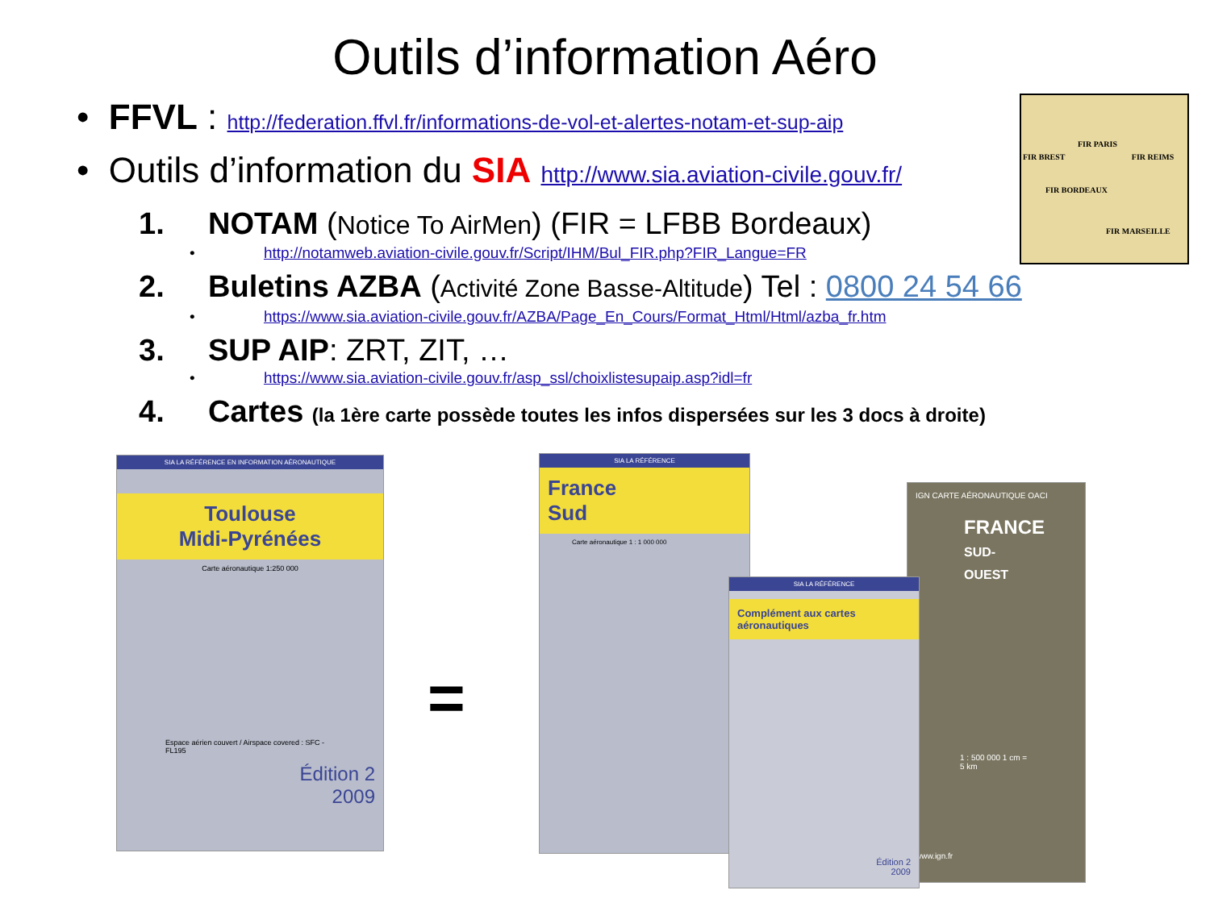Outils d’information Aéro
• FFVL : http://federation.ffvl.fr/informations-de-vol-et-alertes-notam-et-sup-aip
• Outils d’information du SIA http://www.sia.aviation-civile.gouv.fr/
1. NOTAM (Notice To AirMen) (FIR = LFBB Bordeaux)
• http://notamweb.aviation-civile.gouv.fr/Script/IHM/Bul_FIR.php?FIR_Langue=FR
2. Buletins AZBA (Activité Zone Basse-Altitude) Tel : 0800 24 54 66
• https://www.sia.aviation-civile.gouv.fr/AZBA/Page_En_Cours/Format_Html/Html/azba_fr.htm
3. SUP AIP: ZRT, ZIT, …
• https://www.sia.aviation-civile.gouv.fr/asp_ssl/choixlistesupaip.asp?idl=fr
4. Cartes (la 1ère carte possède toutes les infos dispersées sur les 3 docs à droite)
FIR PARIS
FIR BREST FIR REIMS
FIR BORDEAUX
FIR MARSEILLE
SIA LA RÉFÉRENCE EN INFORMATION AÉRONAUTIQUE
Toulouse
Midi-Pyrénées
Carte aéronautique 1:250 000
Espace aérien couvert / Airspace covered : SFC - FL195
Édition 2
2009
=
SIA LA RÉFÉRENCE
France
Sud
Carte aéronautique 1 : 1 000 000
IGN CARTE AÉRONAUTIQUE OACI
FRANCE
SUD-OUEST
1 : 500 000 1 cm = 5 km
www.ign.fr
SIA LA RÉFÉRENCE
Complément aux cartes
aéronautiques
Édition 2
2009